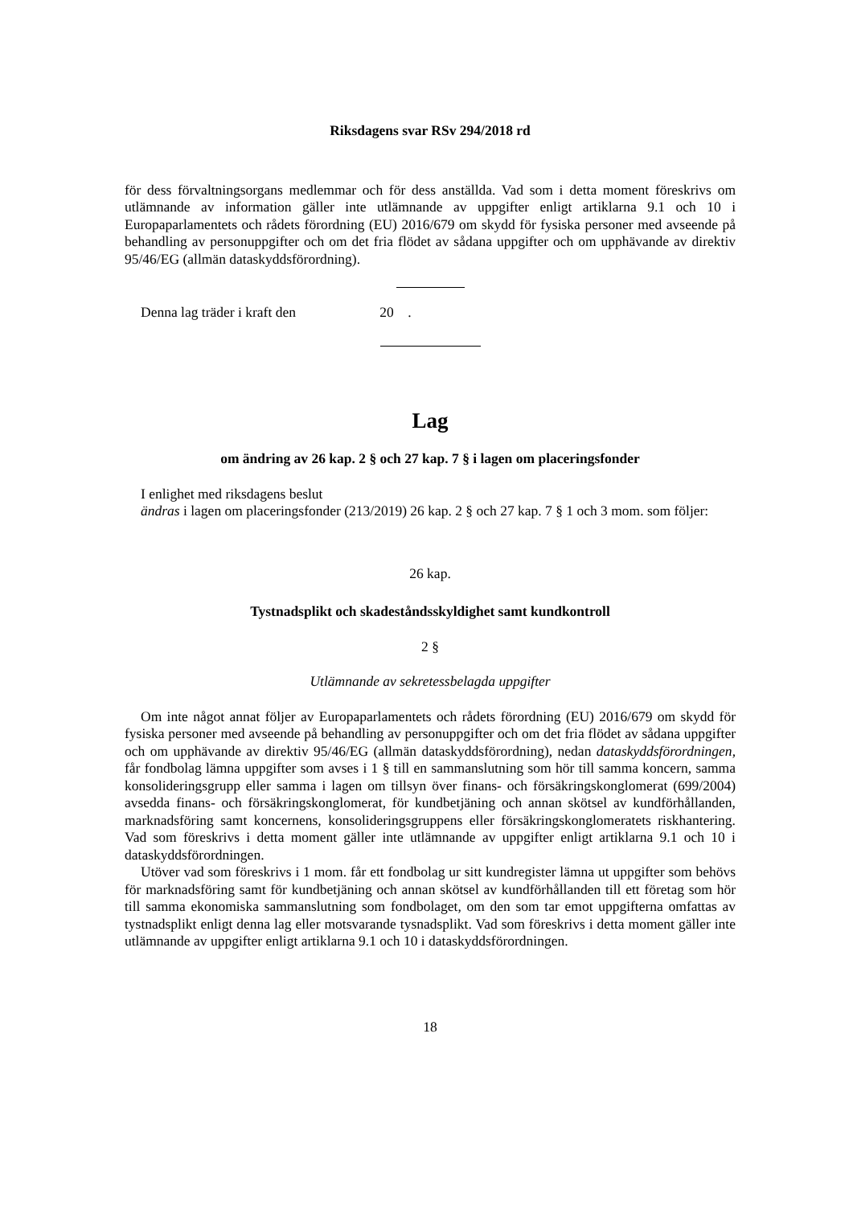Riksdagens svar RSv 294/2018 rd
för dess förvaltningsorgans medlemmar och för dess anställda. Vad som i detta moment föreskrivs om utlämnande av information gäller inte utlämnande av uppgifter enligt artiklarna 9.1 och 10 i Europaparlamentets och rådets förordning (EU) 2016/679 om skydd för fysiska personer med avseende på behandling av personuppgifter och om det fria flödet av sådana uppgifter och om upphävande av direktiv 95/46/EG (allmän dataskyddsförordning).
Denna lag träder i kraft den 20 .
Lag
om ändring av 26 kap. 2 § och 27 kap. 7 § i lagen om placeringsfonder
I enlighet med riksdagens beslut
ändras i lagen om placeringsfonder (213/2019) 26 kap. 2 § och 27 kap. 7 § 1 och 3 mom. som följer:
26 kap.
Tystnadsplikt och skadeståndsskyldighet samt kundkontroll
2 §
Utlämnande av sekretessbelagda uppgifter
Om inte något annat följer av Europaparlamentets och rådets förordning (EU) 2016/679 om skydd för fysiska personer med avseende på behandling av personuppgifter och om det fria flödet av sådana uppgifter och om upphävande av direktiv 95/46/EG (allmän dataskyddsförordning), nedan dataskyddsförordningen, får fondbolag lämna uppgifter som avses i 1 § till en sammanslutning som hör till samma koncern, samma konsolideringsgrupp eller samma i lagen om tillsyn över finans- och försäkringskonglomerat (699/2004) avsedda finans- och försäkringskonglomerat, för kundbetjäning och annan skötsel av kundförhållanden, marknadsföring samt koncernens, konsolideringsgruppens eller försäkringskonglomeratets riskhantering. Vad som föreskrivs i detta moment gäller inte utlämnande av uppgifter enligt artiklarna 9.1 och 10 i dataskyddsförordningen.
Utöver vad som föreskrivs i 1 mom. får ett fondbolag ur sitt kundregister lämna ut uppgifter som behövs för marknadsföring samt för kundbetjäning och annan skötsel av kundförhållanden till ett företag som hör till samma ekonomiska sammanslutning som fondbolaget, om den som tar emot uppgifterna omfattas av tystnadsplikt enligt denna lag eller motsvarande tysnadsplikt. Vad som föreskrivs i detta moment gäller inte utlämnande av uppgifter enligt artiklarna 9.1 och 10 i dataskyddsförordningen.
18